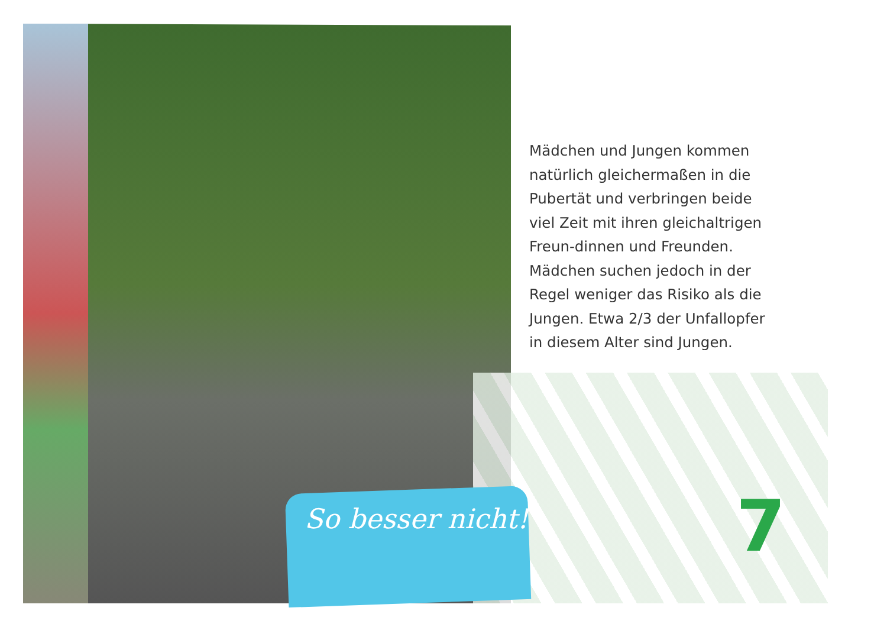Mädchen und Jungen kommen natürlich gleichermaßen in die Pubertät und verbringen beide viel Zeit mit ihren gleichaltrigen Freun-dinnen und Freunden. Mädchen suchen jedoch in der Regel weniger das Risiko als die Jungen. Etwa 2/3 der Unfallopfer in diesem Alter sind Jungen.
So besser nicht! 7